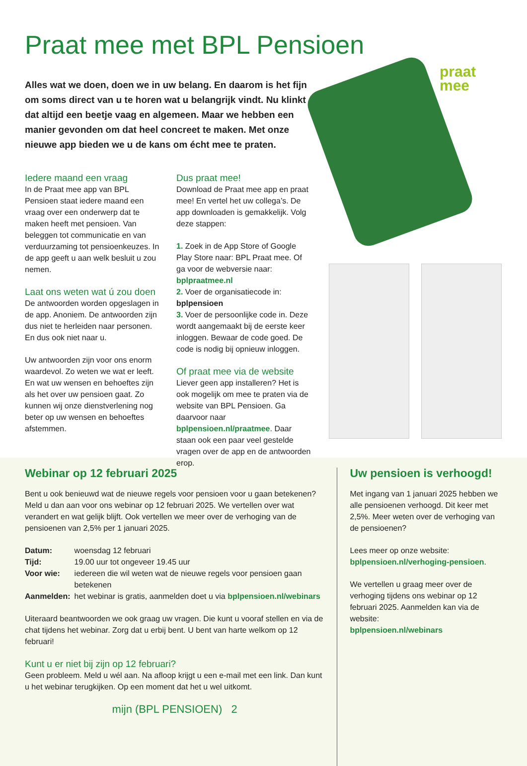Praat mee met BPL Pensioen
Alles wat we doen, doen we in uw belang. En daarom is het fijn om soms direct van u te horen wat u belangrijk vindt. Nu klinkt dat altijd een beetje vaag en algemeen. Maar we hebben een manier gevonden om dat heel concreet te maken. Met onze nieuwe app bieden we u de kans om écht mee te praten.
Iedere maand een vraag
In de Praat mee app van BPL Pensioen staat iedere maand een vraag over een onderwerp dat te maken heeft met pensioen. Van beleggen tot communicatie en van verduurzaming tot pensioenkeuzes. In de app geeft u aan welk besluit u zou nemen.
Laat ons weten wat ú zou doen
De antwoorden worden opgeslagen in de app. Anoniem. De antwoorden zijn dus niet te herleiden naar personen. En dus ook niet naar u.
Uw antwoorden zijn voor ons enorm waardevol. Zo weten we wat er leeft. En wat uw wensen en behoeftes zijn als het over uw pensioen gaat. Zo kunnen wij onze dienstverlening nog beter op uw wensen en behoeftes afstemmen.
Dus praat mee!
Download de Praat mee app en praat mee! En vertel het uw collega’s. De app downloaden is gemakkelijk. Volg deze stappen:
1. Zoek in de App Store of Google Play Store naar: BPL Praat mee. Of ga voor de webversie naar: bplpraatmee.nl
2. Voer de organisatiecode in: bplpensioen
3. Voer de persoonlijke code in. Deze wordt aangemaakt bij de eerste keer inloggen. Bewaar de code goed. De code is nodig bij opnieuw inloggen.
Of praat mee via de website
Liever geen app installeren? Het is ook mogelijk om mee te praten via de website van BPL Pensioen. Ga daarvoor naar bplpensioen.nl/praatmee. Daar staan ook een paar veel gestelde vragen over de app en de antwoorden erop.
praat
mee
Webinar op 12 februari 2025
Bent u ook benieuwd wat de nieuwe regels voor pensioen voor u gaan betekenen? Meld u dan aan voor ons webinar op 12 februari 2025. We vertellen over wat verandert en wat gelijk blijft. Ook vertellen we meer over de verhoging van de pensioenen van 2,5% per 1 januari 2025.
| Datum: | woensdag 12 februari |
| Tijd: | 19.00 uur tot ongeveer 19.45 uur |
| Voor wie: | iedereen die wil weten wat de nieuwe regels voor pensioen gaan betekenen |
| Aanmelden: | het webinar is gratis, aanmelden doet u via bplpensioen.nl/webinars |
Uiteraard beantwoorden we ook graag uw vragen. Die kunt u vooraf stellen en via de chat tijdens het webinar. Zorg dat u erbij bent. U bent van harte welkom op 12 februari!
Kunt u er niet bij zijn op 12 februari?
Geen probleem. Meld u wél aan. Na afloop krijgt u een e-mail met een link. Dan kunt u het webinar terugkijken. Op een moment dat het u wel uitkomt.
mijn (BPL PENSIOEN) 2
Uw pensioen is verhoogd!
Met ingang van 1 januari 2025 hebben we alle pensioenen verhoogd. Dit keer met 2,5%. Meer weten over de verhoging van de pensioenen?
Lees meer op onze website:
bplpensioen.nl/verhoging-pensioen.
We vertellen u graag meer over de verhoging tijdens ons webinar op 12 februari 2025. Aanmelden kan via de website:
bplpensioen.nl/webinars